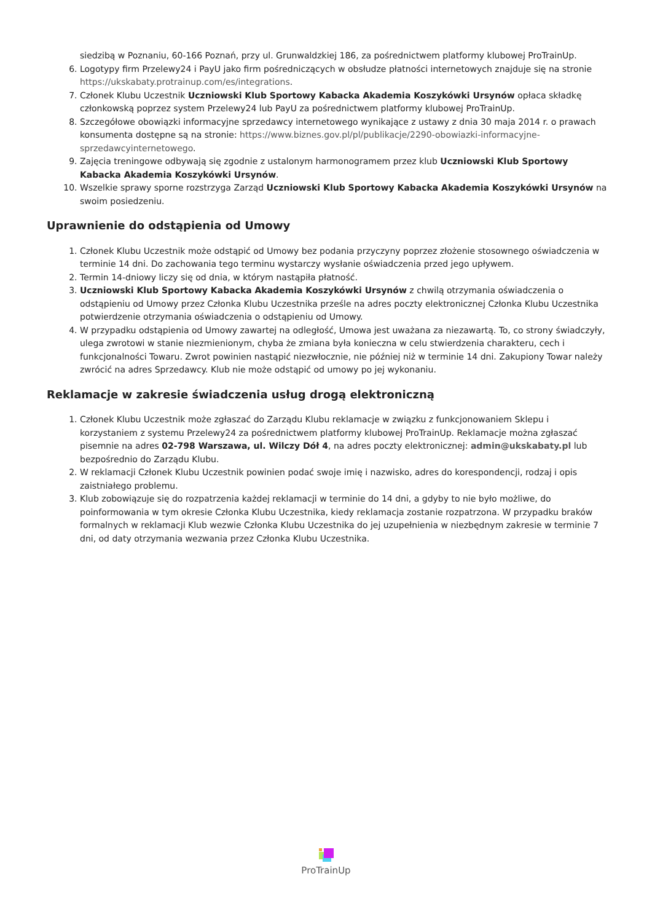siedzibą w Poznaniu, 60-166 Poznań, przy ul. Grunwaldzkiej 186, za pośrednictwem platformy klubowej ProTrainUp.
6. Logotypy firm Przelewy24 i PayU jako firm pośredniczących w obsłudze płatności internetowych znajduje się na stronie https://ukskabaty.protrainup.com/es/integrations.
7. Członek Klubu Uczestnik Uczniowski Klub Sportowy Kabacka Akademia Koszykówki Ursynów opłaca składkę członkowską poprzez system Przelewy24 lub PayU za pośrednictwem platformy klubowej ProTrainUp.
8. Szczegółowe obowiązki informacyjne sprzedawcy internetowego wynikające z ustawy z dnia 30 maja 2014 r. o prawach konsumenta dostępne są na stronie: https://www.biznes.gov.pl/pl/publikacje/2290-obowiazki-informacyjne-sprzedawcyinternetowego.
9. Zajęcia treningowe odbywają się zgodnie z ustalonym harmonogramem przez klub Uczniowski Klub Sportowy Kabacka Akademia Koszykówki Ursynów.
10. Wszelkie sprawy sporne rozstrzyga Zarząd Uczniowski Klub Sportowy Kabacka Akademia Koszykówki Ursynów na swoim posiedzeniu.
Uprawnienie do odstąpienia od Umowy
1. Członek Klubu Uczestnik może odstąpić od Umowy bez podania przyczyny poprzez złożenie stosownego oświadczenia w terminie 14 dni. Do zachowania tego terminu wystarczy wysłanie oświadczenia przed jego upływem.
2. Termin 14-dniowy liczy się od dnia, w którym nastąpiła płatność.
3. Uczniowski Klub Sportowy Kabacka Akademia Koszykówki Ursynów z chwilą otrzymania oświadczenia o odstąpieniu od Umowy przez Członka Klubu Uczestnika prześle na adres poczty elektronicznej Członka Klubu Uczestnika potwierdzenie otrzymania oświadczenia o odstąpieniu od Umowy.
4. W przypadku odstąpienia od Umowy zawartej na odległość, Umowa jest uważana za niezawartą. To, co strony świadczyły, ulega zwrotowi w stanie niezmienionym, chyba że zmiana była konieczna w celu stwierdzenia charakteru, cech i funkcjonalności Towaru. Zwrot powinien nastąpić niezwłocznie, nie później niż w terminie 14 dni. Zakupiony Towar należy zwrócić na adres Sprzedawcy. Klub nie może odstąpić od umowy po jej wykonaniu.
Reklamacje w zakresie świadczenia usług drogą elektroniczną
1. Członek Klubu Uczestnik może zgłaszać do Zarządu Klubu reklamacje w związku z funkcjonowaniem Sklepu i korzystaniem z systemu Przelewy24 za pośrednictwem platformy klubowej ProTrainUp. Reklamacje można zgłaszać pisemnie na adres 02-798 Warszawa, ul. Wilczy Dół 4, na adres poczty elektronicznej: admin@ukskabaty.pl lub bezpośrednio do Zarządu Klubu.
2. W reklamacji Członek Klubu Uczestnik powinien podać swoje imię i nazwisko, adres do korespondencji, rodzaj i opis zaistniałego problemu.
3. Klub zobowiązuje się do rozpatrzenia każdej reklamacji w terminie do 14 dni, a gdyby to nie było możliwe, do poinformowania w tym okresie Członka Klubu Uczestnika, kiedy reklamacja zostanie rozpatrzona. W przypadku braków formalnych w reklamacji Klub wezwie Członka Klubu Uczestnika do jej uzupełnienia w niezbędnym zakresie w terminie 7 dni, od daty otrzymania wezwania przez Członka Klubu Uczestnika.
ProTrainUp